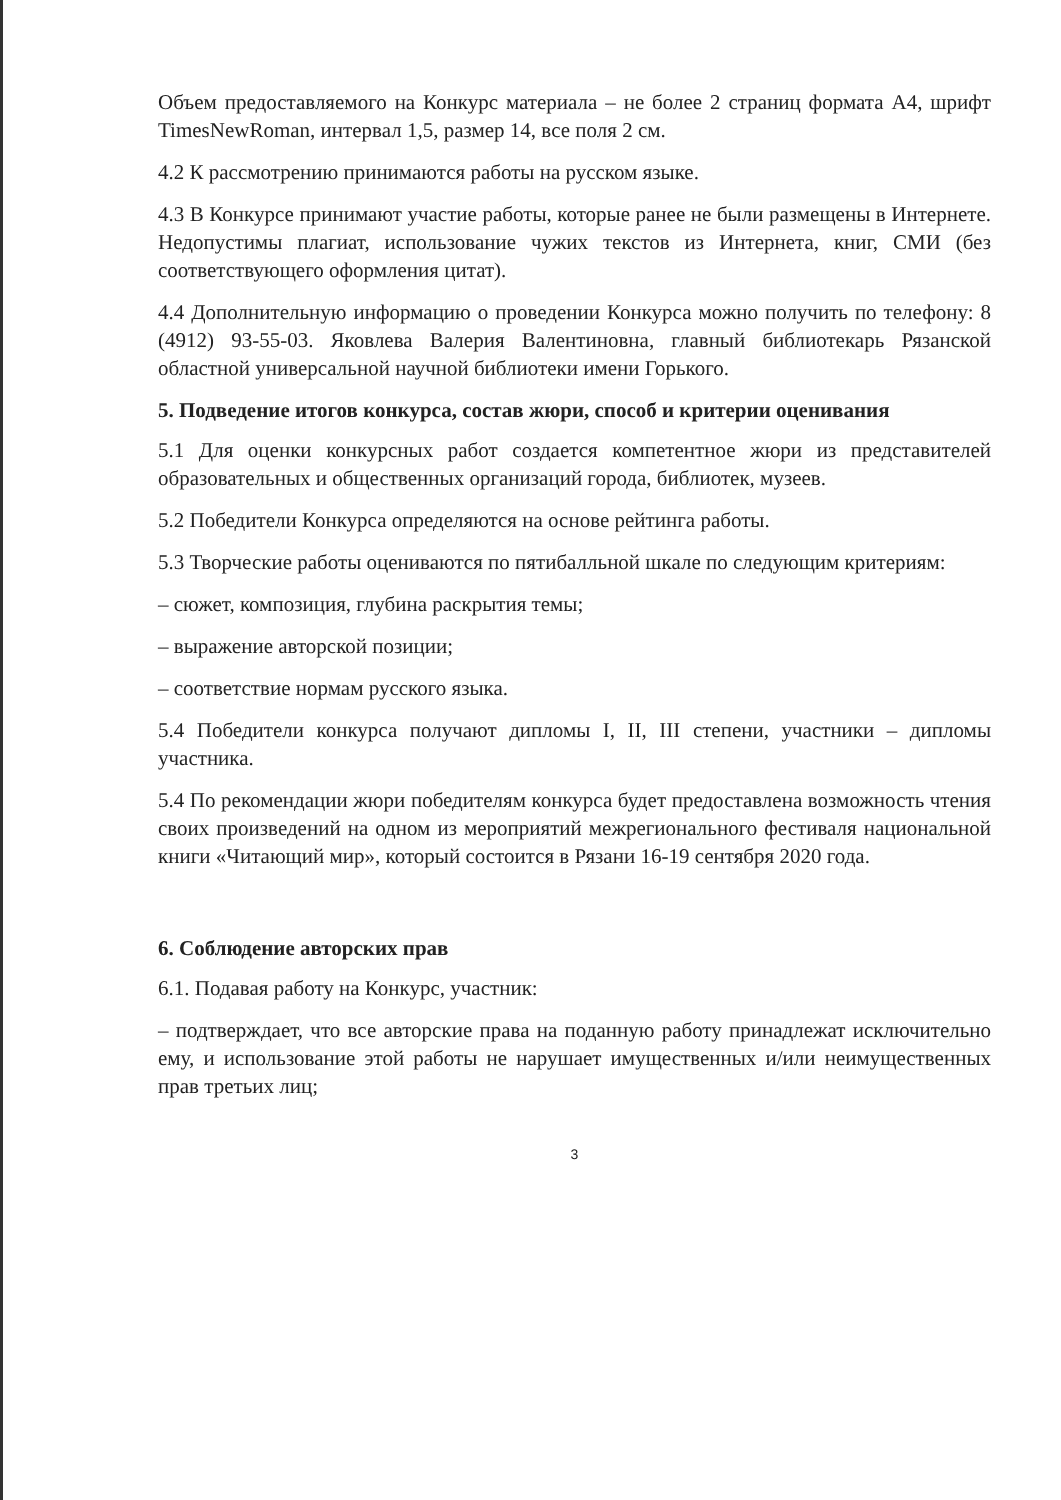Объем предоставляемого на Конкурс материала – не более 2 страниц формата А4, шрифт TimesNewRoman, интервал 1,5, размер 14, все поля 2 см.
4.2 К рассмотрению принимаются работы на русском языке.
4.3 В Конкурсе принимают участие работы, которые ранее не были размещены в Интернете. Недопустимы плагиат, использование чужих текстов из Интернета, книг, СМИ (без соответствующего оформления цитат).
4.4 Дополнительную информацию о проведении Конкурса можно получить по телефону: 8 (4912) 93-55-03. Яковлева Валерия Валентиновна, главный библиотекарь Рязанской областной универсальной научной библиотеки имени Горького.
5. Подведение итогов конкурса, состав жюри, способ и критерии оценивания
5.1 Для оценки конкурсных работ создается компетентное жюри из представителей образовательных и общественных организаций города, библиотек, музеев.
5.2 Победители Конкурса определяются на основе рейтинга работы.
5.3 Творческие работы оцениваются по пятибалльной шкале по следующим критериям:
– сюжет, композиция, глубина раскрытия темы;
– выражение авторской позиции;
– соответствие нормам русского языка.
5.4 Победители конкурса получают дипломы I, II, III степени, участники – дипломы участника.
5.4 По рекомендации жюри победителям конкурса будет предоставлена возможность чтения своих произведений на одном из мероприятий межрегионального фестиваля национальной книги «Читающий мир», который состоится в Рязани 16-19 сентября 2020 года.
6. Соблюдение авторских прав
6.1. Подавая работу на Конкурс, участник:
– подтверждает, что все авторские права на поданную работу принадлежат исключительно ему, и использование этой работы не нарушает имущественных и/или неимущественных прав третьих лиц;
3